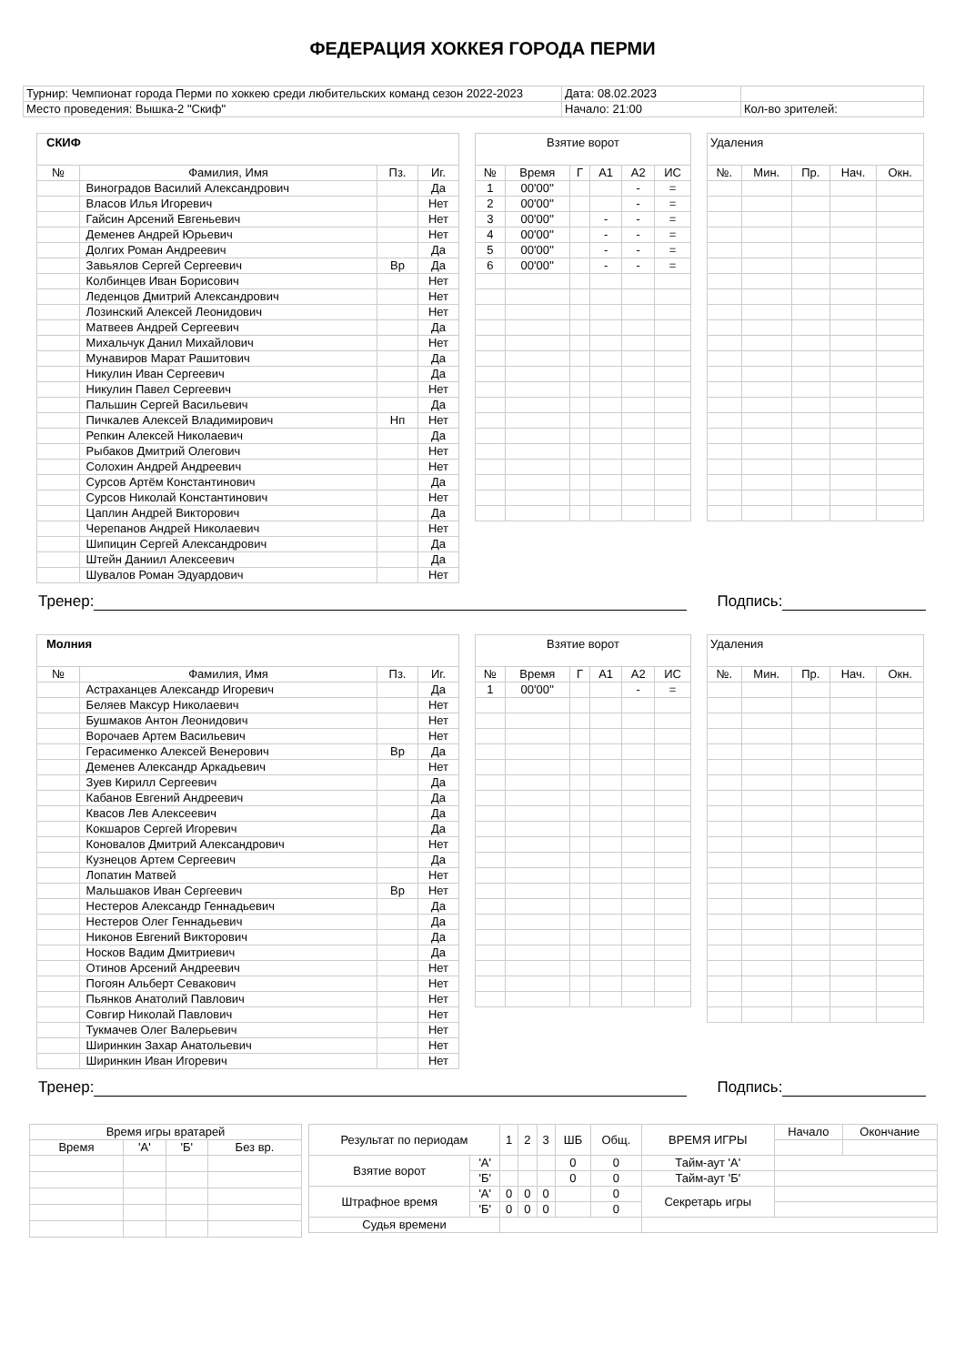ФЕДЕРАЦИЯ ХОККЕЯ ГОРОДА ПЕРМИ
| Турнир: Чемпионат города Перми по хоккею среди любительских команд сезон 2022-2023 | Дата: 08.02.2023 | |
| Место проведения: Вышка-2 "Скиф" | Начало: 21:00 | Кол-во зрителей: |
| СКИФ | | | |
| № | Фамилия, Имя | Пз. | Иг. |
| | Виноградов Василий Александрович | | Да |
| | Власов Илья Игоревич | | Нет |
| | Гайсин Арсений Евгеньевич | | Нет |
| | Деменев Андрей Юрьевич | | Нет |
| | Долгих Роман Андреевич | | Да |
| | Завьялов Сергей Сергеевич | Вр | Да |
| | Колбинцев Иван Борисович | | Нет |
| | Леденцов Дмитрий Александрович | | Нет |
| | Лозинский Алексей Леонидович | | Нет |
| | Матвеев Андрей Сергеевич | | Да |
| | Михальчук Данил Михайлович | | Нет |
| | Мунавиров Марат Рашитович | | Да |
| | Никулин Иван Сергеевич | | Да |
| | Никулин Павел Сергеевич | | Нет |
| | Пальшин Сергей Васильевич | | Да |
| | Пичкалев Алексей Владимирович | Нп | Нет |
| | Репкин Алексей Николаевич | | Да |
| | Рыбаков Дмитрий Олегович | | Нет |
| | Солохин Андрей Андреевич | | Нет |
| | Сурсов Артём Константинович | | Да |
| | Сурсов Николай Константинович | | Нет |
| | Цаплин Андрей Викторович | | Да |
| | Черепанов Андрей Николаевич | | Нет |
| | Шипицин Сергей Александрович | | Да |
| | Штейн Даниил Алексеевич | | Да |
| | Шувалов Роман Эдуардович | | Нет |
| Взятие ворот | | | | | |
| № | Время | Г | А1 | А2 | ИС |
| 1 | 00'00'' | | | - | = |
| 2 | 00'00'' | | | - | = |
| 3 | 00'00'' | | - | - | = |
| 4 | 00'00'' | | - | - | = |
| 5 | 00'00'' | | - | - | = |
| 6 | 00'00'' | | - | - | = |
| Удаления | | | | |
| №. | Мин. | Пр. | Нач. | Окн. |
Тренер: Подпись:
| Молния | | | |
| № | Фамилия, Имя | Пз. | Иг. |
| | Астраханцев Александр Игоревич | | Да |
| | Беляев Максур Николаевич | | Нет |
| | Бушмаков Антон Леонидович | | Нет |
| | Ворочаев Артем Васильевич | | Нет |
| | Герасименко Алексей Венерович | Вр | Да |
| | Деменев Александр Аркадьевич | | Нет |
| | Зуев Кирилл Сергеевич | | Да |
| | Кабанов Евгений Андреевич | | Да |
| | Квасов Лев Алексеевич | | Да |
| | Кокшаров Сергей Игоревич | | Да |
| | Коновалов Дмитрий Александрович | | Нет |
| | Кузнецов Артем Сергеевич | | Да |
| | Лопатин Матвей | | Нет |
| | Мальшаков Иван Сергеевич | Вр | Нет |
| | Нестеров Александр Геннадьевич | | Да |
| | Нестеров Олег Геннадьевич | | Да |
| | Никонов Евгений Викторович | | Да |
| | Носков Вадим Дмитриевич | | Да |
| | Отинов Арсений Андреевич | | Нет |
| | Погоян Альберт Севакович | | Нет |
| | Пьянков Анатолий Павлович | | Нет |
| | Совгир Николай Павлович | | Нет |
| | Тукмачев Олег Валерьевич | | Нет |
| | Ширинкин Захар Анатольевич | | Нет |
| | Ширинкин Иван Игоревич | | Нет |
| Взятие ворот | | | | | |
| № | Время | Г | А1 | А2 | ИС |
| 1 | 00'00'' | | | - | = |
| Удаления | | | | |
| №. | Мин. | Пр. | Нач. | Окн. |
Тренер: Подпись:
| Время игры вратарей | | | |
| Время | 'А' | 'Б' | Без вр. |
| Результат по периодам | | 1 | 2 | 3 | ШБ | Общ. | ВРЕМЯ ИГРЫ | Начало | Окончание |
| Взятие ворот | 'А' | | | | 0 | 0 | Тайм-аут 'А' | | |
| | 'Б' | | | | 0 | 0 | Тайм-аут 'Б' | | |
| Штрафное время | 'А' | 0 | 0 | 0 | | 0 | Секретарь игры | | |
| | 'Б' | 0 | 0 | 0 | | 0 | | | |
| Судья времени | | | | | | | | | |